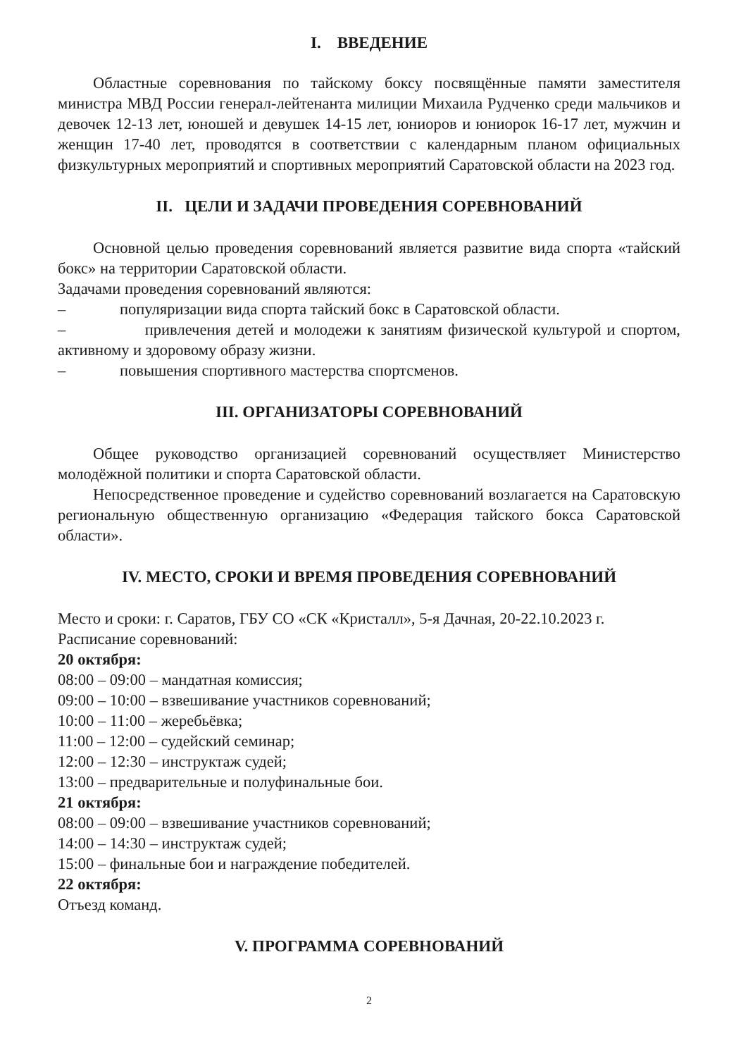I. ВВЕДЕНИЕ
Областные соревнования по тайскому боксу посвящённые памяти заместителя министра МВД России генерал-лейтенанта милиции Михаила Рудченко среди мальчиков и девочек 12-13 лет, юношей и девушек 14-15 лет, юниоров и юниорок 16-17 лет, мужчин и женщин 17-40 лет, проводятся в соответствии с календарным планом официальных физкультурных мероприятий и спортивных мероприятий Саратовской области на 2023 год.
II. ЦЕЛИ И ЗАДАЧИ ПРОВЕДЕНИЯ СОРЕВНОВАНИЙ
Основной целью проведения соревнований является развитие вида спорта «тайский бокс» на территории Саратовской области.
Задачами проведения соревнований являются:
– популяризации вида спорта тайский бокс в Саратовской области.
– привлечения детей и молодежи к занятиям физической культурой и спортом, активному и здоровому образу жизни.
– повышения спортивного мастерства спортсменов.
III. ОРГАНИЗАТОРЫ СОРЕВНОВАНИЙ
Общее руководство организацией соревнований осуществляет Министерство молодёжной политики и спорта Саратовской области.
Непосредственное проведение и судейство соревнований возлагается на Саратовскую региональную общественную организацию «Федерация тайского бокса Саратовской области».
IV. МЕСТО, СРОКИ И ВРЕМЯ ПРОВЕДЕНИЯ СОРЕВНОВАНИЙ
Место и сроки: г. Саратов, ГБУ СО «СК «Кристалл», 5-я Дачная, 20-22.10.2023 г.
Расписание соревнований:
20 октября:
08:00 – 09:00 – мандатная комиссия;
09:00 – 10:00 – взвешивание участников соревнований;
10:00 – 11:00 – жеребьёвка;
11:00 – 12:00 – судейский семинар;
12:00 – 12:30 – инструктаж судей;
13:00 – предварительные и полуфинальные бои.
21 октября:
08:00 – 09:00 – взвешивание участников соревнований;
14:00 – 14:30 – инструктаж судей;
15:00 – финальные бои и награждение победителей.
22 октября:
Отъезд команд.
V. ПРОГРАММА СОРЕВНОВАНИЙ
2